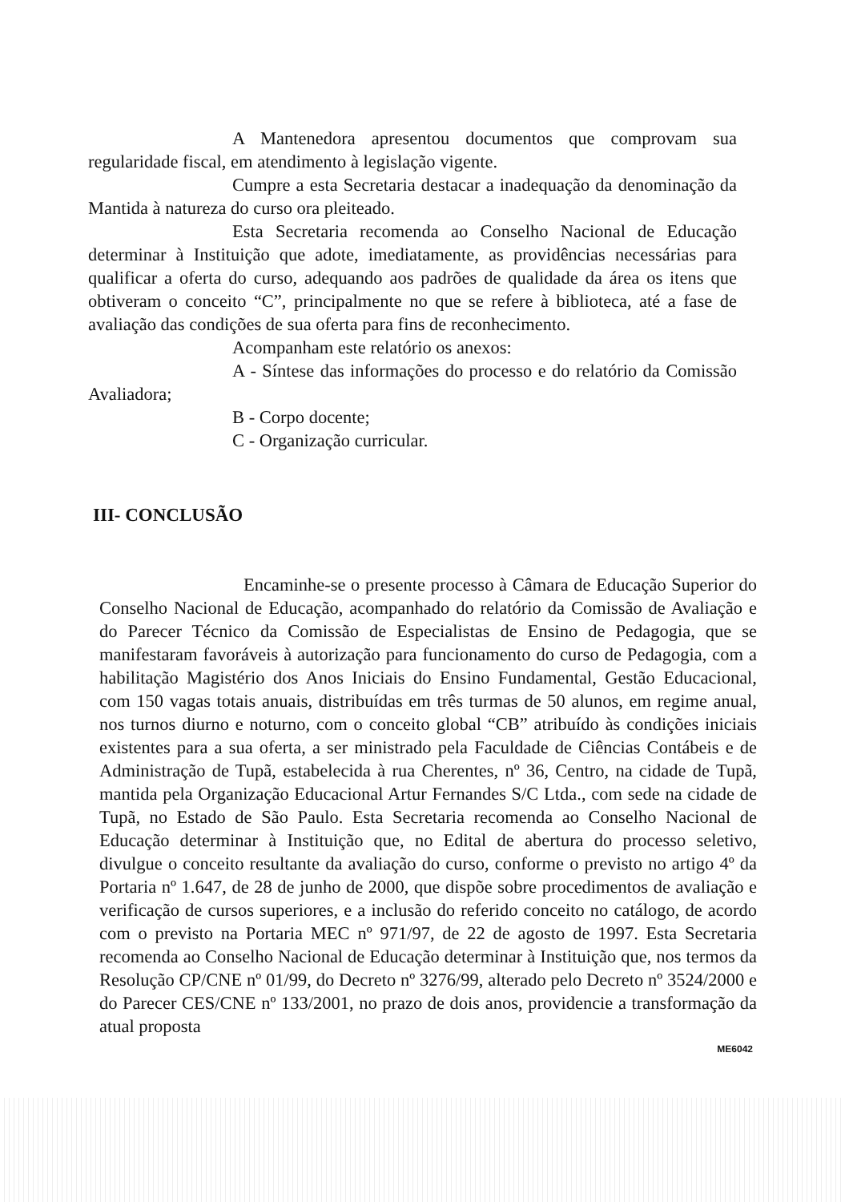A Mantenedora apresentou documentos que comprovam sua regularidade fiscal, em atendimento à legislação vigente.
Cumpre a esta Secretaria destacar a inadequação da denominação da Mantida à natureza do curso ora pleiteado.
Esta Secretaria recomenda ao Conselho Nacional de Educação determinar à Instituição que adote, imediatamente, as providências necessárias para qualificar a oferta do curso, adequando aos padrões de qualidade da área os itens que obtiveram o conceito “C”, principalmente no que se refere à biblioteca, até a fase de avaliação das condições de sua oferta para fins de reconhecimento.
Acompanham este relatório os anexos:
A - Síntese das informações do processo e do relatório da Comissão Avaliadora;
B - Corpo docente;
C - Organização curricular.
III- CONCLUSÃO
Encaminhe-se o presente processo à Câmara de Educação Superior do Conselho Nacional de Educação, acompanhado do relatório da Comissão de Avaliação e do Parecer Técnico da Comissão de Especialistas de Ensino de Pedagogia, que se manifestaram favoráveis à autorização para funcionamento do curso de Pedagogia, com a habilitação Magistério dos Anos Iniciais do Ensino Fundamental, Gestão Educacional, com 150 vagas totais anuais, distribuídas em três turmas de 50 alunos, em regime anual, nos turnos diurno e noturno, com o conceito global “CB” atribuído às condições iniciais existentes para a sua oferta, a ser ministrado pela Faculdade de Ciências Contábeis e de Administração de Tupã, estabelecida à rua Cherentes, nº 36, Centro, na cidade de Tupã, mantida pela Organização Educacional Artur Fernandes S/C Ltda., com sede na cidade de Tupã, no Estado de São Paulo. Esta Secretaria recomenda ao Conselho Nacional de Educação determinar à Instituição que, no Edital de abertura do processo seletivo, divulgue o conceito resultante da avaliação do curso, conforme o previsto no artigo 4º da Portaria nº 1.647, de 28 de junho de 2000, que dispõe sobre procedimentos de avaliação e verificação de cursos superiores, e a inclusão do referido conceito no catálogo, de acordo com o previsto na Portaria MEC nº 971/97, de 22 de agosto de 1997. Esta Secretaria recomenda ao Conselho Nacional de Educação determinar à Instituição que, nos termos da Resolução CP/CNE nº 01/99, do Decreto nº 3276/99, alterado pelo Decreto nº 3524/2000 e do Parecer CES/CNE nº 133/2001, no prazo de dois anos, providencie a transformação da atual proposta
ME6042